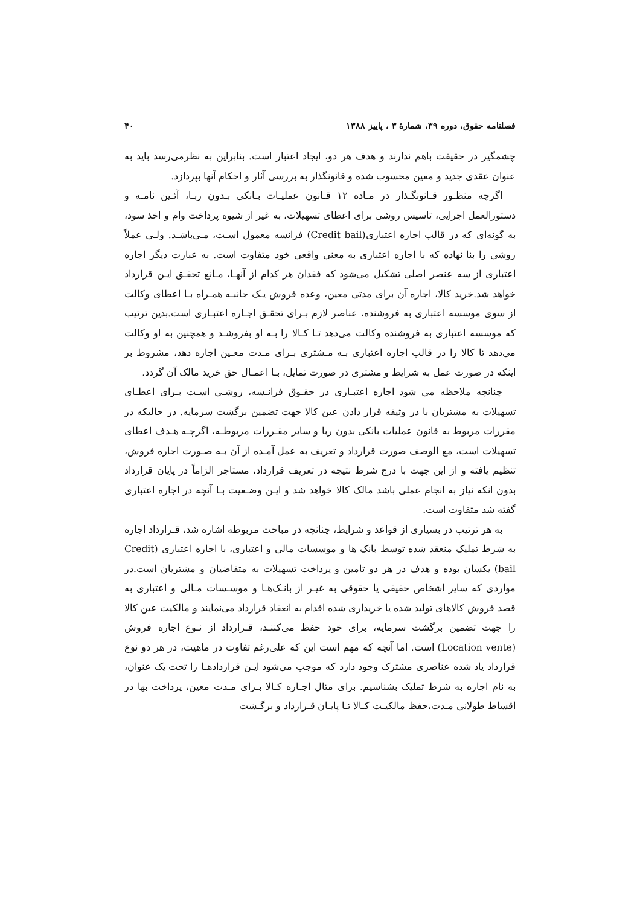فصلنامه حقوق، دوره ۳۹، شمارهٔ ۳ ، پاییز ۱۳۸۸ ۴۰
چشمگیر در حقیقت باهم ندارند و هدف هر دو، ایجاد اعتبار است. بنابراین به نظرمی‌رسد باید به عنوان عقدی جدید و معین محسوب شده و قانونگذار به بررسی آثار و احکام آنها بپردازد.
اگرچه منظـور قـانونگـذار در مـاده ۱۲ قـانون عملیـات بـانکی بـدون ربـا، آئـین نامـه و دستورالعمل اجرایی، تاسیس روشی برای اعطای تسهیلات، به غیر از شیوه پرداخت وام و اخذ سود، به گونه‌ای که در قالب اجاره اعتباری(Credit bail) فرانسه معمول اسـت، مـی‌باشـد. ولـی عملاً روشی را بنا نهاده که با اجاره اعتباری به معنی واقعی خود متفاوت است. به عبارت دیگر اجاره اعتباری از سه عنصر اصلی تشکیل می‌شود که فقدان هر کدام از آنهـا، مـانع تحقـق ایـن قرارداد خواهد شد.خرید کالا، اجاره آن برای مدتی معین، وعده فروش یـک جانبـه همـراه بـا اعطای وکالت از سوی موسسه اعتباری به فروشنده، عناصر لازم بـرای تحقـق اجـاره اعتبـاری است.بدین ترتیب که موسسه اعتباری به فروشنده وکالت می‌دهد تـا کـالا را بـه او بفروشـد و همچنین به او وکالت می‌دهد تا کالا را در قالب اجاره اعتباری بـه مـشتری بـرای مـدت معـین اجاره دهد، مشروط بر اینکه در صورت عمل به شرایط و مشتری در صورت تمایل، بـا اعمـال حق خرید مالک آن گردد.
چنانچه ملاحظه می شود اجاره اعتبـاری در حقـوق فرانـسه، روشـی اسـت بـرای اعطـای تسهیلات به مشتریان با در وثیقه قرار دادن عین کالا جهت تضمین برگشت سرمایه. در حالیکه در مقررات مربوط به قانون عملیات بانکی بدون ربا و سایر مقـررات مربوطـه، اگرچـه هـدف اعطای تسهیلات است، مع الوصف صورت قرارداد و تعریف به عمل آمـده از آن بـه صـورت اجاره فروش، تنظیم یافته و از این جهت با درج شرط نتیجه در تعریف قرارداد، مستاجر الزاماً در پایان قرارداد بدون انکه نیاز به انجام عملی باشد مالک کالا خواهد شد و ایـن وضـعیت بـا آنچه در اجاره اعتباری گفته شد متفاوت است.
به هر ترتیب در بسیاری از قواعد و شرایط، چنانچه در مباحث مربوطه اشاره شد، قـرارداد اجاره به شرط تملیک منعقد شده توسط بانک ها و موسسات مالی و اعتباری، با اجاره اعتباری (Credit bail) یکسان بوده و هدف در هر دو تامین و پرداخت تسهیلات به متقاضیان و مشتریان است.در مواردی که سایر اشخاص حقیقی یا حقوقی به غیـر از بانـک‌هـا و موسـسات مـالی و اعتباری به قصد فروش کالاهای تولید شده یا خریداری شده اقدام به انعقاد قرارداد می‌نمایند و مالکیت عین کالا را جهت تضمین برگشت سرمایه، برای خود حفظ می‌کننـد، قـرارداد از نـوع اجاره فروش (Location vente) است. اما آنچه که مهم است این که علی‌رغم تفاوت در ماهیت، در هر دو نوع قرارداد یاد شده عناصری مشترک وجود دارد که موجب می‌شود ایـن قراردادهـا را تحت یک عنوان، به نام اجاره به شرط تملیک بشناسیم. برای مثال اجـاره کـالا بـرای مـدت معین، پرداخت بها در اقساط طولانی مـدت،حفظ مالکیـت کـالا تـا پایـان قـرارداد و برگـشت